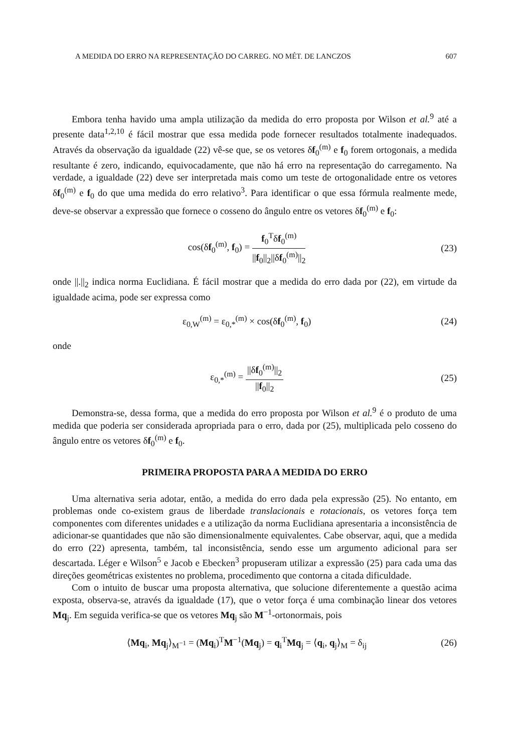A MEDIDA DO ERRO NA REPRESENTAÇÃO DO CARREG. NO MÉT. DE LANCZOS 607
Embora tenha havido uma ampla utilização da medida do erro proposta por Wilson et al.<sup>9</sup> até a presente data<sup>1,2,10</sup> é fácil mostrar que essa medida pode fornecer resultados totalmente inadequados. Através da observação da igualdade (22) vê-se que, se os vetores δf<sub>0</sub><sup>(m)</sup> e f<sub>0</sub> forem ortogonais, a medida resultante é zero, indicando, equivocadamente, que não há erro na representação do carregamento. Na verdade, a igualdade (22) deve ser interpretada mais como um teste de ortogonalidade entre os vetores δf<sub>0</sub><sup>(m)</sup> e f<sub>0</sub> do que uma medida do erro relativo<sup>3</sup>. Para identificar o que essa fórmula realmente mede, deve-se observar a expressão que fornece o cosseno do ângulo entre os vetores δf<sub>0</sub><sup>(m)</sup> e f<sub>0</sub>:
cos(δf<sub>0</sub><sup>(m)</sup>, f<sub>0</sub>) = f<sub>0</sub><sup>T</sup>δf<sub>0</sub><sup>(m)</sup> ||f<sub>0</sub>||<sub>2</sub>||δf<sub>0</sub><sup>(m)</sup>||<sub>2</sub> (23)
onde ||.||<sub>2</sub> indica norma Euclidiana. É fácil mostrar que a medida do erro dada por (22), em virtude da igualdade acima, pode ser expressa como
ε<sub>0,W</sub><sup>(m)</sup> = ε<sub>0,*</sub><sup>(m)</sup> × cos(δf<sub>0</sub><sup>(m)</sup>, f<sub>0</sub>) (24)
onde
ε<sub>0,*</sub><sup>(m)</sup> = ||δf<sub>0</sub><sup>(m)</sup>||<sub>2</sub> ||f<sub>0</sub>||<sub>2</sub> (25)
Demonstra-se, dessa forma, que a medida do erro proposta por Wilson et al.<sup>9</sup> é o produto de uma medida que poderia ser considerada apropriada para o erro, dada por (25), multiplicada pelo cosseno do ângulo entre os vetores δf<sub>0</sub><sup>(m)</sup> e f<sub>0</sub>.
PRIMEIRA PROPOSTA PARA A MEDIDA DO ERRO
Uma alternativa seria adotar, então, a medida do erro dada pela expressão (25). No entanto, em problemas onde co-existem graus de liberdade translacionais e rotacionais, os vetores força tem componentes com diferentes unidades e a utilização da norma Euclidiana apresentaria a inconsistência de adicionar-se quantidades que não são dimensionalmente equivalentes. Cabe observar, aqui, que a medida do erro (22) apresenta, também, tal inconsistência, sendo esse um argumento adicional para ser descartada. Léger e Wilson<sup>5</sup> e Jacob e Ebecken<sup>3</sup> propuseram utilizar a expressão (25) para cada uma das direções geométricas existentes no problema, procedimento que contorna a citada dificuldade.
Com o intuito de buscar uma proposta alternativa, que solucione diferentemente a questão acima exposta, observa-se, através da igualdade (17), que o vetor força é uma combinação linear dos vetores Mq<sub>j</sub>. Em seguida verifica-se que os vetores Mq<sub>j</sub> são M<sup>−1</sup>-ortonormais, pois
⟨Mq<sub>i</sub>, Mq<sub>j</sub>⟩<sub>M<sup>−1</sup></sub> = (Mq<sub>i</sub>)<sup>T</sup>M<sup>−1</sup>(Mq<sub>j</sub>) = q<sub>i</sub><sup>T</sup>Mq<sub>j</sub> = ⟨q<sub>i</sub>, q<sub>j</sub>⟩<sub>M</sub> = δ<sub>ij</sub> (26)